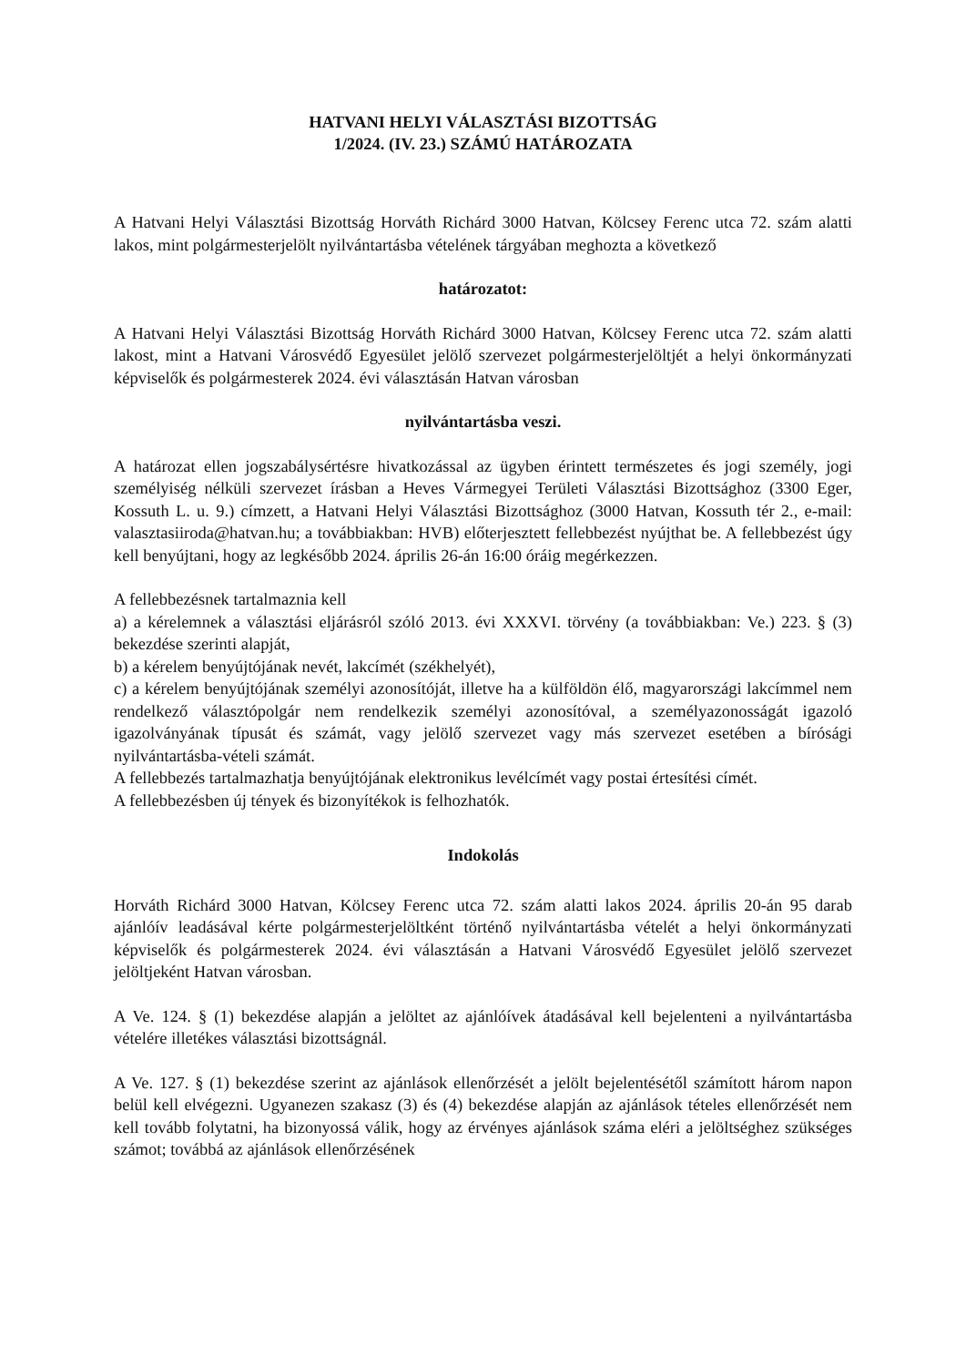HATVANI HELYI VÁLASZTÁSI BIZOTTSÁG
1/2024. (IV. 23.) SZÁMÚ HATÁROZATA
A Hatvani Helyi Választási Bizottság Horváth Richárd 3000 Hatvan, Kölcsey Ferenc utca 72. szám alatti lakos, mint polgármesterjelölt nyilvántartásba vételének tárgyában meghozta a következő
határozatot:
A Hatvani Helyi Választási Bizottság Horváth Richárd 3000 Hatvan, Kölcsey Ferenc utca 72. szám alatti lakost, mint a Hatvani Városvédő Egyesület jelölő szervezet polgármesterjelöltjét a helyi önkormányzati képviselők és polgármesterek 2024. évi választásán Hatvan városban
nyilvántartásba veszi.
A határozat ellen jogszabálysértésre hivatkozással az ügyben érintett természetes és jogi személy, jogi személyiség nélküli szervezet írásban a Heves Vármegyei Területi Választási Bizottsághoz (3300 Eger, Kossuth L. u. 9.) címzett, a Hatvani Helyi Választási Bizottsághoz (3000 Hatvan, Kossuth tér 2., e-mail: valasztasiiroda@hatvan.hu; a továbbiakban: HVB) előterjesztett fellebbezést nyújthat be. A fellebbezést úgy kell benyújtani, hogy az legkésőbb 2024. április 26-án 16:00 óráig megérkezzen.
A fellebbezésnek tartalmaznia kell
a) a kérelemnek a választási eljárásról szóló 2013. évi XXXVI. törvény (a továbbiakban: Ve.) 223. § (3) bekezdése szerinti alapját,
b) a kérelem benyújtójának nevét, lakcímét (székhelyét),
c) a kérelem benyújtójának személyi azonosítóját, illetve ha a külföldön élő, magyarországi lakcímmel nem rendelkező választópolgár nem rendelkezik személyi azonosítóval, a személyazonosságát igazoló igazolványának típusát és számát, vagy jelölő szervezet vagy más szervezet esetében a bírósági nyilvántartásba-vételi számát.
A fellebbezés tartalmazhatja benyújtójának elektronikus levélcímét vagy postai értesítési címét.
A fellebbezésben új tények és bizonyítékok is felhozhatók.
Indokolás
Horváth Richárd 3000 Hatvan, Kölcsey Ferenc utca 72. szám alatti lakos 2024. április 20-án 95 darab ajánlóív leadásával kérte polgármesterjelöltként történő nyilvántartásba vételét a helyi önkormányzati képviselők és polgármesterek 2024. évi választásán a Hatvani Városvédő Egyesület jelölő szervezet jelöltjeként Hatvan városban.
A Ve. 124. § (1) bekezdése alapján a jelöltet az ajánlóívek átadásával kell bejelenteni a nyilvántartásba vételére illetékes választási bizottságnál.
A Ve. 127. § (1) bekezdése szerint az ajánlások ellenőrzését a jelölt bejelentésétől számított három napon belül kell elvégezni. Ugyanezen szakasz (3) és (4) bekezdése alapján az ajánlások tételes ellenőrzését nem kell tovább folytatni, ha bizonyossá válik, hogy az érvényes ajánlások száma eléri a jelöltséghez szükséges számot; továbbá az ajánlások ellenőrzésének